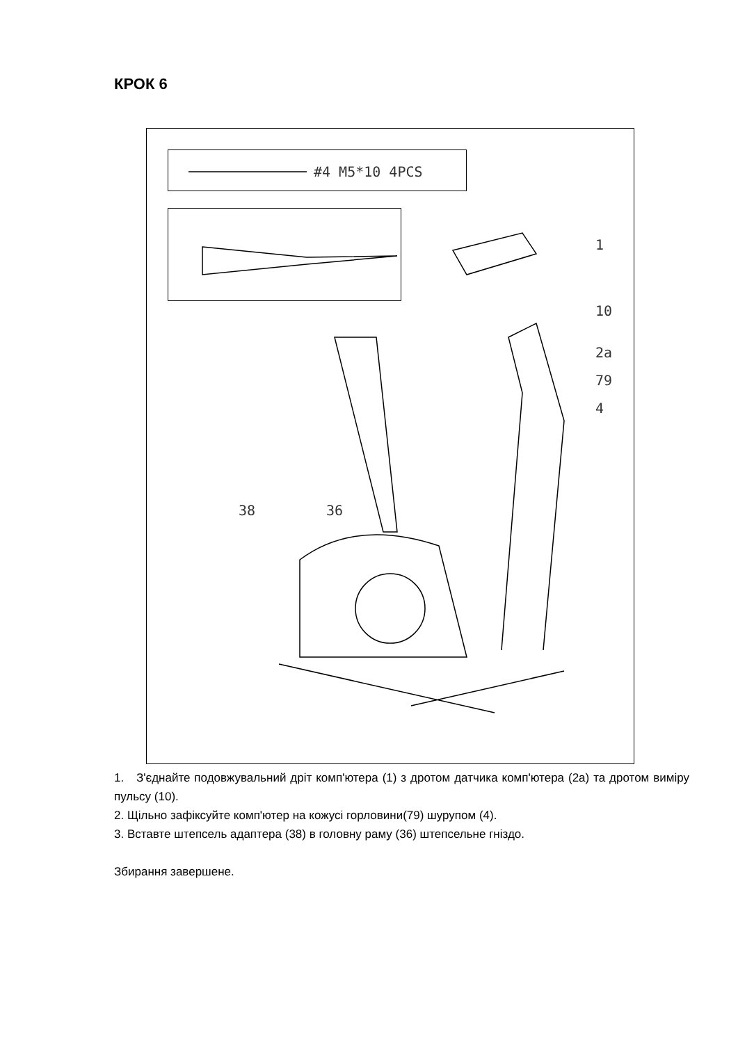КРОК 6
#4 M5*10 4PCS
1
10
2a
79
4
38 36
1. З'єднайте подовжувальний дріт комп'ютера (1) з дротом датчика комп'ютера (2a) та дротом виміру пульсу (10).
2. Щільно зафіксуйте комп'ютер на кожусі горловини(79) шурупом (4).
3. Вставте штепсель адаптера (38) в головну раму (36) штепсельне гніздо.
Збирання завершене.